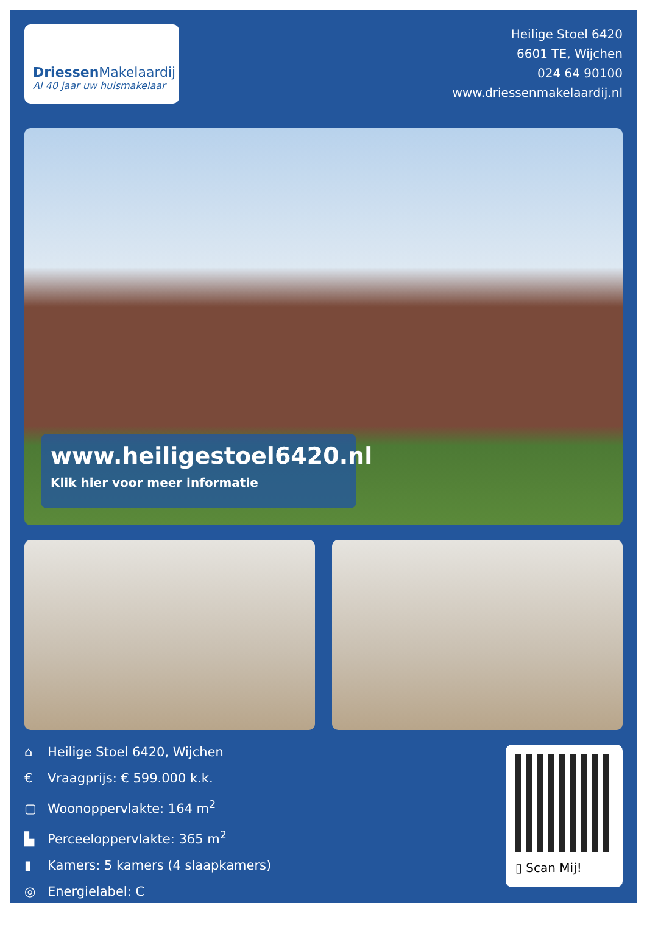Driessen Makelaardij
Al 40 jaar uw huismakelaar
Heilige Stoel 6420
6601 TE, Wijchen
024 64 90100
www.driessenmakelaardij.nl
www.heiligestoel6420.nl
Klik hier voor meer informatie
⌂ Heilige Stoel 6420, Wijchen
€ Vraagprijs: € 599.000 k.k.
▢ Woonoppervlakte: 164 m<sup>2</sup>
▙ Perceeloppervlakte: 365 m<sup>2</sup>
▮ Kamers: 5 kamers (4 slaapkamers)
◎ Energielabel: C
▯ Scan Mij!